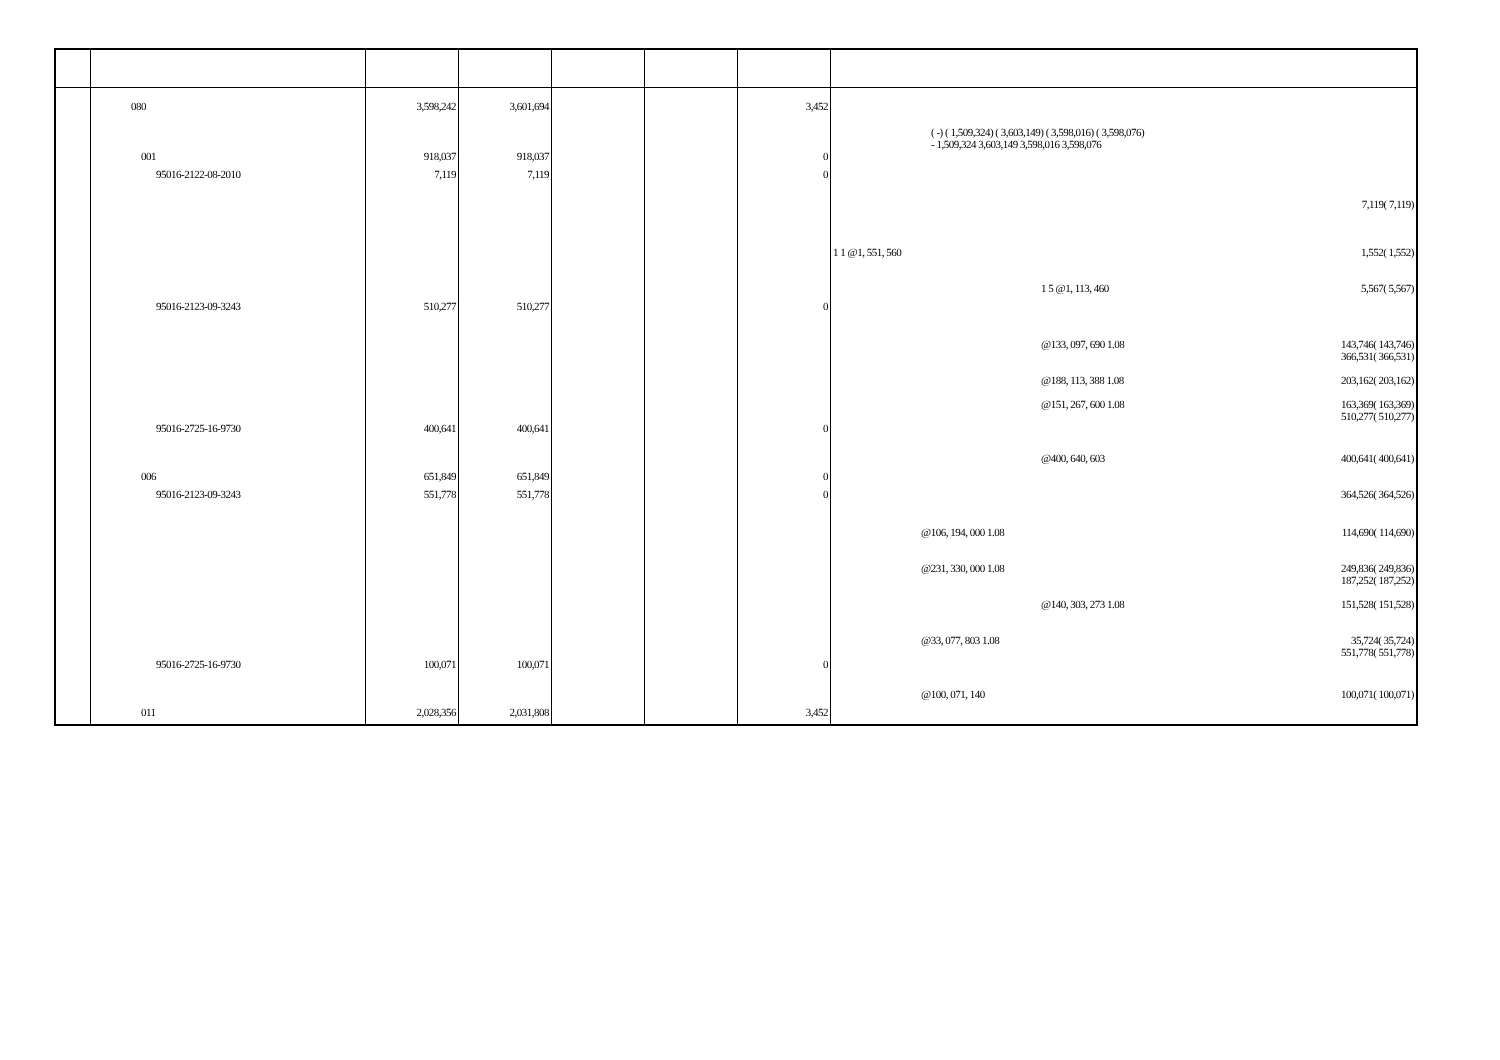| | 080 | 3,598,242 | 3,601,694 | | | 3,452 | ( -) ( 1,509,324) ( 3,603,149) ( 3,598,016) ( 3,598,076) - 1,509,324 3,603,149 3,598,016 3,598,076 |
| | 001 | 918,037 | 918,037 | | | 0 | |
| | 95016-2122-08-2010 | 7,119 | 7,119 | | | 0 | 7,119( 7,119) |
| | | | | | | | 1 1 @1, 551, 560 1,552( 1,552) |
| | | | | | | | 1 5 @1, 113, 460 5,567( 5,567) |
| | 95016-2123-09-3243 | 510,277 | 510,277 | | | 0 | |
| | | | | | | | @133, 097, 690 1.08 143,746( 143,746) 366,531( 366,531) @188, 113, 388 1.08 203,162( 203,162) @151, 267, 600 1.08 163,369( 163,369) 510,277( 510,277) |
| | 95016-2725-16-9730 | 400,641 | 400,641 | | | 0 | @400, 640, 603 400,641( 400,641) |
| | 006 | 651,849 | 651,849 | | | 0 | |
| | 95016-2123-09-3243 | 551,778 | 551,778 | | | 0 | 364,526( 364,526) |
| | | | | | | | @106, 194, 000 1.08 114,690( 114,690) @231, 330, 000 1.08 249,836( 249,836) 187,252( 187,252) @140, 303, 273 1.08 151,528( 151,528) @33, 077, 803 1.08 35,724( 35,724) 551,778( 551,778) |
| | 95016-2725-16-9730 | 100,071 | 100,071 | | | 0 | @100, 071, 140 100,071( 100,071) |
| | 011 | 2,028,356 | 2,031,808 | | | 3,452 | |